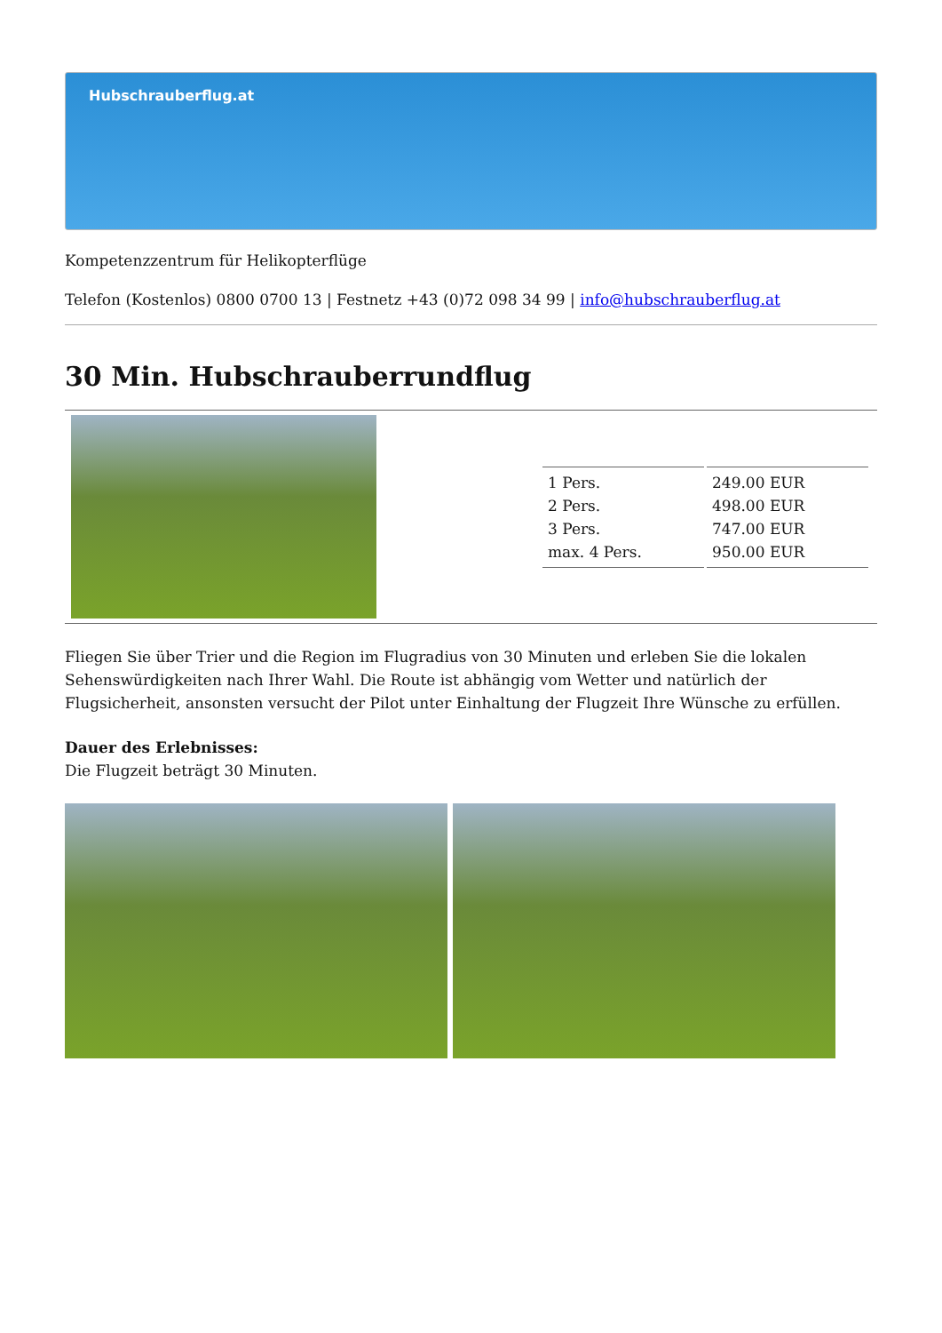Hubschrauberflug.at
Kompetenzzentrum für Helikopterflüge
Telefon (Kostenlos) 0800 0700 13 | Festnetz +43 (0)72 098 34 99 | info@hubschrauberflug.at
30 Min. Hubschrauberrundflug
| 1 Pers. | 249.00 EUR |
| 2 Pers. | 498.00 EUR |
| 3 Pers. | 747.00 EUR |
| max. 4 Pers. | 950.00 EUR |
Fliegen Sie über Trier und die Region im Flugradius von 30 Minuten und erleben Sie die lokalen Sehenswürdigkeiten nach Ihrer Wahl. Die Route ist abhängig vom Wetter und natürlich der Flugsicherheit, ansonsten versucht der Pilot unter Einhaltung der Flugzeit Ihre Wünsche zu erfüllen.
Dauer des Erlebnisses:
Die Flugzeit beträgt 30 Minuten.